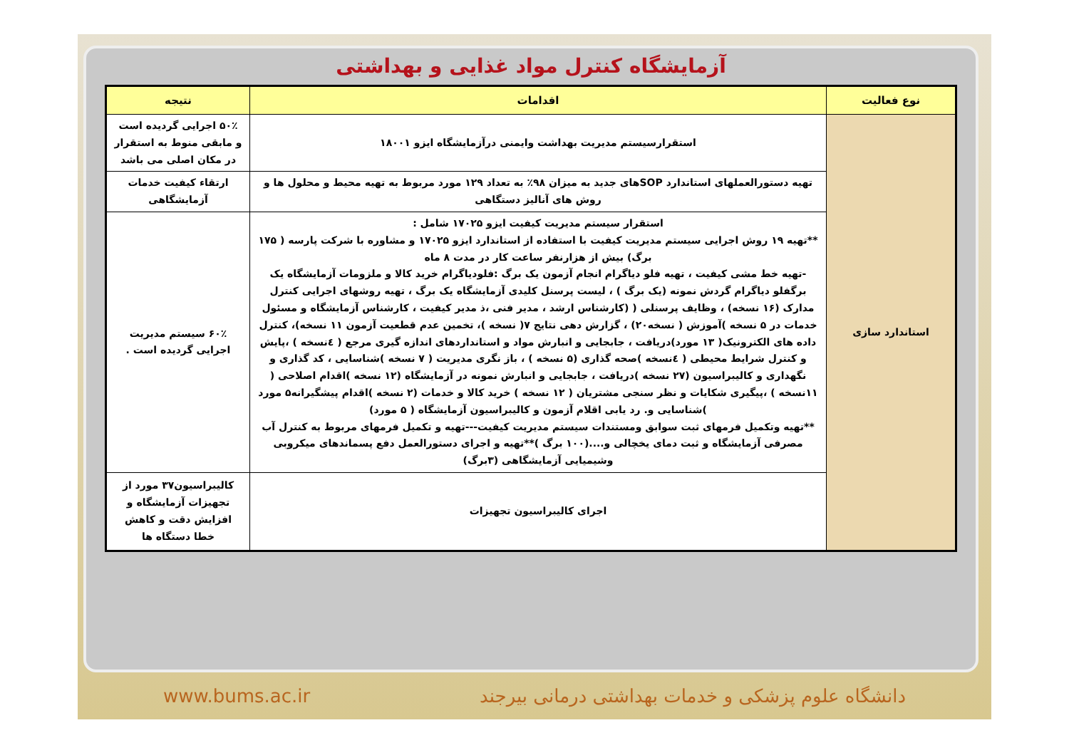آزمایشگاه کنترل مواد غذایی و بهداشتی
| نوع فعالیت | اقدامات | نتیجه |
| --- | --- | --- |
| استاندارد سازی | استقرارسیستم مدیریت بهداشت وایمنی درآزمایشگاه ایزو ۱۸۰۰۱ | ۵۰٪ اجرایی گردیده است و مابقی منوط به استقرار در مکان اصلی می باشد |
| | تهیه دستورالعملهای استاندارد SOPهای جدید به میزان ۹۸٪ به تعداد ۱۲۹ مورد مربوط به تهیه محیط و محلول ها و روش های آنالیز دستگاهی | ارتقاء کیفیت خدمات آزمایشگاهی |
| | استقرار سیستم مدیریت کیفیت ایزو ۱۷۰۲۵ شامل : **تهیه ۱۹ روش اجرایی سیستم مدیریت کیفیت با استفاده از استاندارد ایزو ۱۷۰۲۵ و مشاوره با شرکت پارسه ( ۱۷۵ برگ) بیش از هزارنفر ساعت کار در مدت ۸ ماه -تهیه خط مشی کیفیت ، تهیه فلو دیاگرام انجام آزمون یک برگ :فلودیاگرام خرید کالا و ملزومات آزمایشگاه یک برگفلو دیاگرام گردش نمونه (یک برگ ) ، لیست پرسنل کلیدی آزمایشگاه یک برگ ، تهیه روشهای اجرایی کنترل مدارک (۱۶ نسخه) ، وظایف پرسنلی ( (کارشناس ارشد ، مدیر فنی ،ذ مدیر کیفیت ، کارشناس آزمایشگاه و مسئول خدمات در ۵ نسخه )آموزش ( نسخه۲۰) ، گزارش دهی نتایج ۷( نسخه )، تخمین عدم قطعیت آزمون ۱۱ نسخه)، کنترل داده های الکترونیک( ۱۳ مورد)دریافت ، جابجایی و انبارش مواد و استانداردهای اندازه گیری مرجع ( ٤نسخه ) ،پایش و کنترل شرایط محیطی ( ٤نسخه )صحه گذاری (۵ نسخه ) ، باز نگری مدیریت ( ۷ نسخه )شناسایی ، کد گذاری و نگهداری و کالیبراسیون (۲۷ نسخه )دریافت ، جابجایی و انبارش نمونه در آزمایشگاه (۱۲ نسخه )اقدام اصلاحی ( ۱۱نسخه ) ،پیگیری شکایات و نظر سنجی مشتریان ( ۱۲ نسخه ) خرید کالا و خدمات (۲ نسخه )اقدام پیشگیرانه۵ مورد )شناسایی و. رد یابی اقلام آزمون و کالیبراسیون آزمایشگاه ( ۵ مورد) **تهیه وتکمیل فرمهای ثبت سوابق ومستندات سیستم مدیریت کیفیت---تهیه و تکمیل فرمهای مربوط به کنترل آب مصرفی آزمایشگاه و ثبت دمای یخچالی و....(۱۰۰ برگ )**تهیه و اجرای دستورالعمل دفع پسماندهای میکروبی وشیمیایی آزمایشگاهی (۳برگ) | ۶۰٪ سیستم مدیریت اجرایی گردیده است . |
| | اجرای کالیبراسیون تجهیزات | کالیبراسیون۳۷ مورد از تجهیزات آزمایشگاه و افزایش دقت و کاهش خطا دستگاه ها |
دانشگاه علوم پزشکی و خدمات بهداشتی درمانی بیرجند www.bums.ac.ir